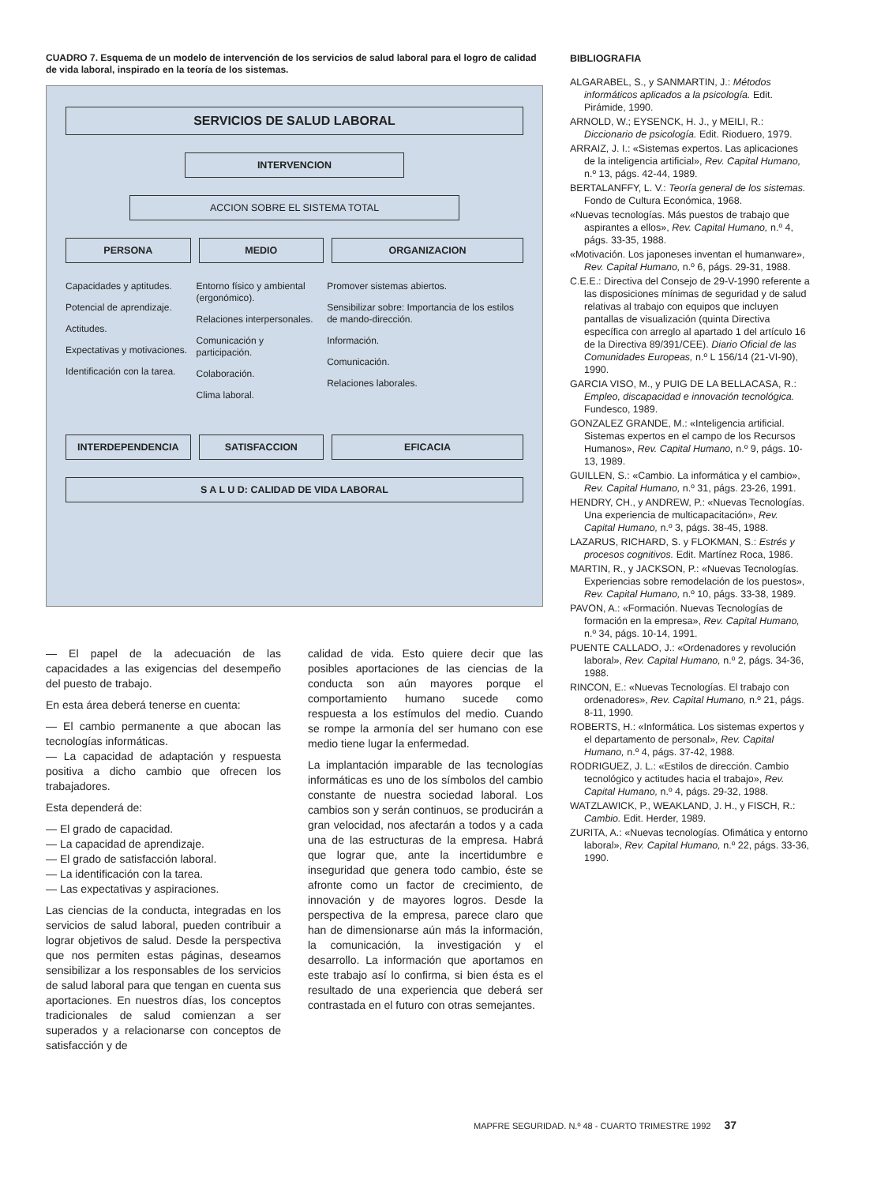CUADRO 7. Esquema de un modelo de intervención de los servicios de salud laboral para el logro de calidad de vida laboral, inspirado en la teoría de los sistemas.
SERVICIOS DE SALUD LABORAL
INTERVENCION
ACCION SOBRE EL SISTEMA TOTAL
PERSONA MEDIO ORGANIZACION
Capacidades y aptitudes.
Potencial de aprendizaje.
Actitudes.
Expectativas y motivaciones.
Identificación con la tarea.
Entorno físico y ambiental (ergonómico).
Relaciones interpersonales.
Comunicación y participación.
Colaboración.
Clima laboral.
Promover sistemas abiertos.
Sensibilizar sobre: Importancia de los estilos de mando-dirección.
Información.
Comunicación.
Relaciones laborales.
INTERDEPENDENCIA SATISFACCION EFICACIA
S A L U D: CALIDAD DE VIDA LABORAL
— El papel de la adecuación de las capacidades a las exigencias del desempeño del puesto de trabajo.
En esta área deberá tenerse en cuenta:
— El cambio permanente a que abocan las tecnologías informáticas.
— La capacidad de adaptación y respuesta positiva a dicho cambio que ofrecen los trabajadores.
Esta dependerá de:
— El grado de capacidad.
— La capacidad de aprendizaje.
— El grado de satisfacción laboral.
— La identificación con la tarea.
— Las expectativas y aspiraciones.
Las ciencias de la conducta, integradas en los servicios de salud laboral, pueden contribuir a lograr objetivos de salud. Desde la perspectiva que nos permiten estas páginas, deseamos sensibilizar a los responsables de los servicios de salud laboral para que tengan en cuenta sus aportaciones. En nuestros días, los conceptos tradicionales de salud comienzan a ser superados y a relacionarse con conceptos de satisfacción y de
calidad de vida. Esto quiere decir que las posibles aportaciones de las ciencias de la conducta son aún mayores porque el comportamiento humano sucede como respuesta a los estímulos del medio. Cuando se rompe la armonía del ser humano con ese medio tiene lugar la enfermedad.
La implantación imparable de las tecnologías informáticas es uno de los símbolos del cambio constante de nuestra sociedad laboral. Los cambios son y serán continuos, se producirán a gran velocidad, nos afectarán a todos y a cada una de las estructuras de la empresa. Habrá que lograr que, ante la incertidumbre e inseguridad que genera todo cambio, éste se afronte como un factor de crecimiento, de innovación y de mayores logros. Desde la perspectiva de la empresa, parece claro que han de dimensionarse aún más la información, la comunicación, la investigación y el desarrollo. La información que aportamos en este trabajo así lo confirma, si bien ésta es el resultado de una experiencia que deberá ser contrastada en el futuro con otras semejantes.
BIBLIOGRAFIA
ALGARABEL, S., y SANMARTIN, J.: Métodos informáticos aplicados a la psicología. Edit. Pirámide, 1990.
ARNOLD, W.; EYSENCK, H. J., y MEILI, R.: Diccionario de psicología. Edit. Rioduero, 1979.
ARRAIZ, J. I.: «Sistemas expertos. Las aplicaciones de la inteligencia artificial», Rev. Capital Humano, n.º 13, págs. 42-44, 1989.
BERTALANFFY, L. V.: Teoría general de los sistemas. Fondo de Cultura Económica, 1968.
«Nuevas tecnologías. Más puestos de trabajo que aspirantes a ellos», Rev. Capital Humano, n.º 4, págs. 33-35, 1988.
«Motivación. Los japoneses inventan el humanware», Rev. Capital Humano, n.º 6, págs. 29-31, 1988.
C.E.E.: Directiva del Consejo de 29-V-1990 referente a las disposiciones mínimas de seguridad y de salud relativas al trabajo con equipos que incluyen pantallas de visualización (quinta Directiva específica con arreglo al apartado 1 del artículo 16 de la Directiva 89/391/CEE). Diario Oficial de las Comunidades Europeas, n.º L 156/14 (21-VI-90), 1990.
GARCIA VISO, M., y PUIG DE LA BELLACASA, R.: Empleo, discapacidad e innovación tecnológica. Fundesco, 1989.
GONZALEZ GRANDE, M.: «Inteligencia artificial. Sistemas expertos en el campo de los Recursos Humanos», Rev. Capital Humano, n.º 9, págs. 10-13, 1989.
GUILLEN, S.: «Cambio. La informática y el cambio», Rev. Capital Humano, n.º 31, págs. 23-26, 1991.
HENDRY, CH., y ANDREW, P.: «Nuevas Tecnologías. Una experiencia de multicapacitación», Rev. Capital Humano, n.º 3, págs. 38-45, 1988.
LAZARUS, RICHARD, S. y FLOKMAN, S.: Estrés y procesos cognitivos. Edit. Martínez Roca, 1986.
MARTIN, R., y JACKSON, P.: «Nuevas Tecnologías. Experiencias sobre remodelación de los puestos», Rev. Capital Humano, n.º 10, págs. 33-38, 1989.
PAVON, A.: «Formación. Nuevas Tecnologías de formación en la empresa», Rev. Capital Humano, n.º 34, págs. 10-14, 1991.
PUENTE CALLADO, J.: «Ordenadores y revolución laboral», Rev. Capital Humano, n.º 2, págs. 34-36, 1988.
RINCON, E.: «Nuevas Tecnologías. El trabajo con ordenadores», Rev. Capital Humano, n.º 21, págs. 8-11, 1990.
ROBERTS, H.: «Informática. Los sistemas expertos y el departamento de personal», Rev. Capital Humano, n.º 4, págs. 37-42, 1988.
RODRIGUEZ, J. L.: «Estilos de dirección. Cambio tecnológico y actitudes hacia el trabajo», Rev. Capital Humano, n.º 4, págs. 29-32, 1988.
WATZLAWICK, P., WEAKLAND, J. H., y FISCH, R.: Cambio. Edit. Herder, 1989.
ZURITA, A.: «Nuevas tecnologías. Ofimática y entorno laboral», Rev. Capital Humano, n.º 22, págs. 33-36, 1990.
MAPFRE SEGURIDAD. N.º 48 - CUARTO TRIMESTRE 1992 37